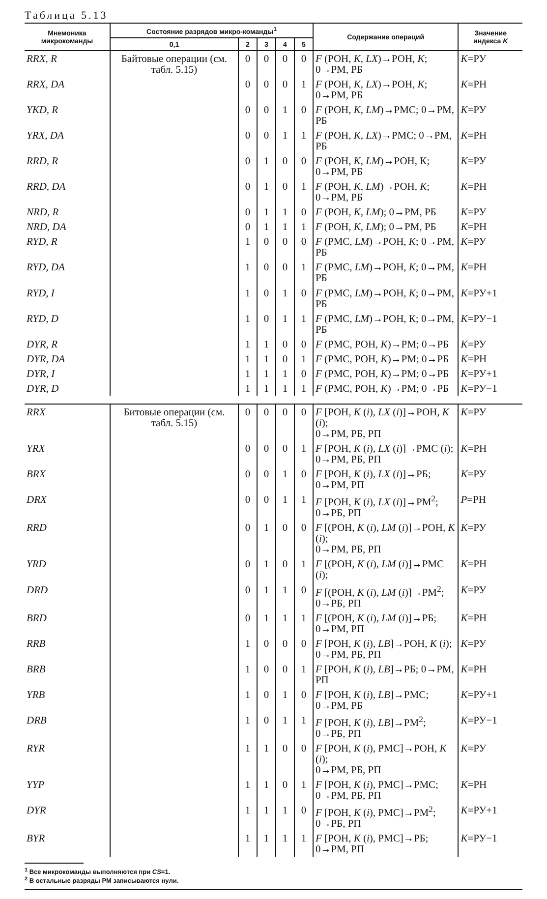Таблица 5.13
| Мнемоника микрокоманды | Состояние разрядов микро-команды<sup>1</sup> | | | | | Содержание операций | Значение индекса K |
| --- | --- | --- | --- | --- | --- | --- | --- |
| | 0,1 | 2 | 3 | 4 | 5 | | |
| RRX, R | Байтовые операции (см. табл. 5.15) | 0 | 0 | 0 | 0 | F (РОН, K , LX )→РОН, K ; 0→РМ, РБ | K =РУ |
| RRX, DA | | 0 | 0 | 0 | 1 | F (РОН, K , LX )→РОН, K ; 0→РМ, РБ | K =РН |
| YKD, R | | 0 | 0 | 1 | 0 | F (РОН, K , LM )→РМС; 0→РМ, РБ | K =РУ |
| YRX, DA | | 0 | 0 | 1 | 1 | F (РОН, K , LX )→РМС; 0→РМ, РБ | K =РН |
| RRD, R | | 0 | 1 | 0 | 0 | F (РОН, K , LM )→РОН, К; 0→РМ, РБ | K =РУ |
| RRD, DA | | 0 | 1 | 0 | 1 | F (РОН, K , LM )→РОН, K ; 0→РМ, РБ | K =РН |
| NRD, R | | 0 | 1 | 1 | 0 | F (РОН, K , LM ); 0→РМ, РБ | K =РУ |
| NRD, DA | | 0 | 1 | 1 | 1 | F (РОН, K , LM ); 0→РМ, РБ | K =РН |
| RYD, R | | 1 | 0 | 0 | 0 | F (РМС, LM )→РОН, K ; 0→РМ, РБ | K =РУ |
| RYD, DA | | 1 | 0 | 0 | 1 | F (РМС, LM )→РОН, K ; 0→РМ, РБ | K =РН |
| RYD, I | | 1 | 0 | 1 | 0 | F (РМС, LM )→РОН, K ; 0→РМ, РБ | K =РУ+1 |
| RYD, D | | 1 | 0 | 1 | 1 | F (РМС, LM )→РОН, К; 0→РМ, РБ | K =РУ−1 |
| DYR, R | | 1 | 1 | 0 | 0 | F (РМС, РОН, K )→РМ; 0→РБ | K =РУ |
| DYR, DA | | 1 | 1 | 0 | 1 | F (РМС, РОН, K )→РМ; 0→РБ | K =РН |
| DYR, I | | 1 | 1 | 1 | 0 | F (РМС, РОН, K )→РМ; 0→РБ | K =РУ+1 |
| DYR, D | | 1 | 1 | 1 | 1 | F (РМС, РОН, K )→РМ; 0→РБ | K =РУ−1 |
| RRX | Битовые операции (см. табл. 5.15) | 0 | 0 | 0 | 0 | F [РОН, K ( i ), LX ( i )]→РОН, K ( i ); 0→РМ, РБ, РП | K =РУ |
| YRX | | 0 | 0 | 0 | 1 | F [РОН, K ( i ), LX ( i )]→РМС ( i ); 0→РМ, РБ, РП | K =РН |
| BRX | | 0 | 0 | 1 | 0 | F [РОН, K ( i ), LX ( i )]→РБ; 0→РМ, РП | K =РУ |
| DRX | | 0 | 0 | 1 | 1 | F [РОН, K ( i ), LX ( i )]→РМ<sup>2</sup>; 0→РБ, РП | P =РН |
| RRD | | 0 | 1 | 0 | 0 | F [(РОН, K ( i ), LM ( i )]→РОН, K ( i ); 0→РМ, РБ, РП | K =РУ |
| YRD | | 0 | 1 | 0 | 1 | F [(РОН, K ( i ), LM ( i )]→РМС ( i ); | K =РН |
| DRD | | 0 | 1 | 1 | 0 | F [(РОН, K ( i ), LM ( i )]→РМ<sup>2</sup>; 0→РБ, РП | K =РУ |
| BRD | | 0 | 1 | 1 | 1 | F [(РОН, K ( i ), LM ( i )]→РБ; 0→РМ, РП | K =РН |
| RRB | | 1 | 0 | 0 | 0 | F [РОН, K ( i ), LB ]→РОН, K ( i ); 0→РМ, РБ, РП | K =РУ |
| BRB | | 1 | 0 | 0 | 1 | F [РОН, K ( i ), LB ]→РБ; 0→РМ, РП | K =РН |
| YRB | | 1 | 0 | 1 | 0 | F [РОН, K ( i ), LB ]→РМС; 0→РМ, РБ | K =РУ+1 |
| DRB | | 1 | 0 | 1 | 1 | F [РОН, K ( i ), LB ]→РМ<sup>2</sup>; 0→РБ, РП | K =РУ−1 |
| RYR | | 1 | 1 | 0 | 0 | F [РОН, K ( i ), РМС]→РОН, K ( i ); 0→РМ, РБ, РП | K =РУ |
| YYP | | 1 | 1 | 0 | 1 | F [РОН, K ( i ), РМС]→РМС; 0→РМ, РБ, РП | K =РН |
| DYR | | 1 | 1 | 1 | 0 | F [РОН, K ( i ), РМС]→РМ<sup>2</sup>; 0→РБ, РП | K =РУ+1 |
| BYR | | 1 | 1 | 1 | 1 | F [РОН, K ( i ), РМС]→РБ; 0→РМ, РП | K =РУ−1 |
<sup>1</sup> Все микрокоманды выполняются при CS=1.
<sup>2</sup> В остальные разряды РМ записываются нули.